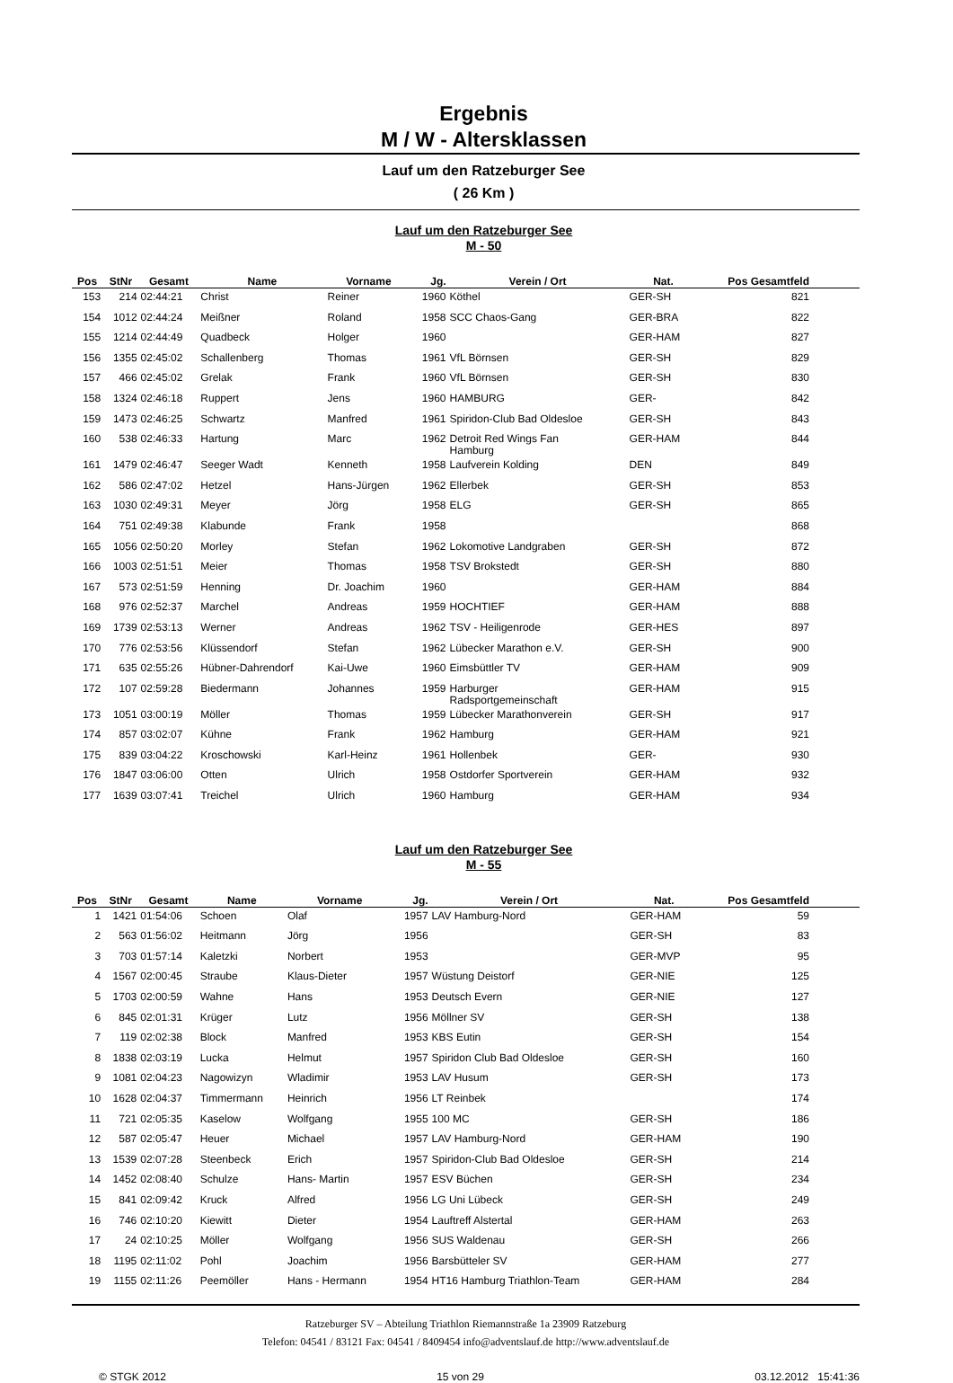Ergebnis
M / W - Altersklassen
Lauf um den Ratzeburger See
( 26 Km )
Lauf um den Ratzeburger See
M - 50
| Pos | StNr | Gesamt | Name | Vorname | Jg. | Verein / Ort | Nat. | Pos Gesamtfeld | |
| --- | --- | --- | --- | --- | --- | --- | --- | --- | --- |
| 153 | 214 | 02:44:21 | Christ | Reiner | 1960 | Köthel | GER-SH | 821 | |
| 154 | 1012 | 02:44:24 | Meißner | Roland | 1958 | SCC Chaos-Gang | GER-BRA | 822 | |
| 155 | 1214 | 02:44:49 | Quadbeck | Holger | 1960 | | GER-HAM | 827 | |
| 156 | 1355 | 02:45:02 | Schallenberg | Thomas | 1961 | VfL Börnsen | GER-SH | 829 | |
| 157 | 466 | 02:45:02 | Grelak | Frank | 1960 | VfL Börnsen | GER-SH | 830 | |
| 158 | 1324 | 02:46:18 | Ruppert | Jens | 1960 | HAMBURG | GER- | 842 | |
| 159 | 1473 | 02:46:25 | Schwartz | Manfred | 1961 | Spiridon-Club Bad Oldesloe | GER-SH | 843 | |
| 160 | 538 | 02:46:33 | Hartung | Marc | 1962 | Detroit Red Wings Fan Hamburg | GER-HAM | 844 | |
| 161 | 1479 | 02:46:47 | Seeger Wadt | Kenneth | 1958 | Laufverein Kolding | DEN | 849 | |
| 162 | 586 | 02:47:02 | Hetzel | Hans-Jürgen | 1962 | Ellerbek | GER-SH | 853 | |
| 163 | 1030 | 02:49:31 | Meyer | Jörg | 1958 | ELG | GER-SH | 865 | |
| 164 | 751 | 02:49:38 | Klabunde | Frank | 1958 | | | 868 | |
| 165 | 1056 | 02:50:20 | Morley | Stefan | 1962 | Lokomotive Landgraben | GER-SH | 872 | |
| 166 | 1003 | 02:51:51 | Meier | Thomas | 1958 | TSV Brokstedt | GER-SH | 880 | |
| 167 | 573 | 02:51:59 | Henning | Dr. Joachim | 1960 | | GER-HAM | 884 | |
| 168 | 976 | 02:52:37 | Marchel | Andreas | 1959 | HOCHTIEF | GER-HAM | 888 | |
| 169 | 1739 | 02:53:13 | Werner | Andreas | 1962 | TSV - Heiligenrode | GER-HES | 897 | |
| 170 | 776 | 02:53:56 | Klüssendorf | Stefan | 1962 | Lübecker Marathon e.V. | GER-SH | 900 | |
| 171 | 635 | 02:55:26 | Hübner-Dahrendorf | Kai-Uwe | 1960 | Eimsbüttler TV | GER-HAM | 909 | |
| 172 | 107 | 02:59:28 | Biedermann | Johannes | 1959 | Harburger Radsportgemeinschaft | GER-HAM | 915 | |
| 173 | 1051 | 03:00:19 | Möller | Thomas | 1959 | Lübecker Marathonverein | GER-SH | 917 | |
| 174 | 857 | 03:02:07 | Kühne | Frank | 1962 | Hamburg | GER-HAM | 921 | |
| 175 | 839 | 03:04:22 | Kroschowski | Karl-Heinz | 1961 | Hollenbek | GER- | 930 | |
| 176 | 1847 | 03:06:00 | Otten | Ulrich | 1958 | Ostdorfer Sportverein | GER-HAM | 932 | |
| 177 | 1639 | 03:07:41 | Treichel | Ulrich | 1960 | Hamburg | GER-HAM | 934 | |
Lauf um den Ratzeburger See
M - 55
| Pos | StNr | Gesamt | Name | Vorname | Jg. | Verein / Ort | Nat. | Pos Gesamtfeld | |
| --- | --- | --- | --- | --- | --- | --- | --- | --- | --- |
| 1 | 1421 | 01:54:06 | Schoen | Olaf | 1957 | LAV Hamburg-Nord | GER-HAM | 59 | |
| 2 | 563 | 01:56:02 | Heitmann | Jörg | 1956 | | GER-SH | 83 | |
| 3 | 703 | 01:57:14 | Kaletzki | Norbert | 1953 | | GER-MVP | 95 | |
| 4 | 1567 | 02:00:45 | Straube | Klaus-Dieter | 1957 | Wüstung Deistorf | GER-NIE | 125 | |
| 5 | 1703 | 02:00:59 | Wahne | Hans | 1953 | Deutsch Evern | GER-NIE | 127 | |
| 6 | 845 | 02:01:31 | Krüger | Lutz | 1956 | Möllner SV | GER-SH | 138 | |
| 7 | 119 | 02:02:38 | Block | Manfred | 1953 | KBS Eutin | GER-SH | 154 | |
| 8 | 1838 | 02:03:19 | Lucka | Helmut | 1957 | Spiridon Club Bad Oldesloe | GER-SH | 160 | |
| 9 | 1081 | 02:04:23 | Nagowizyn | Wladimir | 1953 | LAV Husum | GER-SH | 173 | |
| 10 | 1628 | 02:04:37 | Timmermann | Heinrich | 1956 | LT Reinbek | | 174 | |
| 11 | 721 | 02:05:35 | Kaselow | Wolfgang | 1955 | 100 MC | GER-SH | 186 | |
| 12 | 587 | 02:05:47 | Heuer | Michael | 1957 | LAV Hamburg-Nord | GER-HAM | 190 | |
| 13 | 1539 | 02:07:28 | Steenbeck | Erich | 1957 | Spiridon-Club Bad Oldesloe | GER-SH | 214 | |
| 14 | 1452 | 02:08:40 | Schulze | Hans- Martin | 1957 | ESV Büchen | GER-SH | 234 | |
| 15 | 841 | 02:09:42 | Kruck | Alfred | 1956 | LG Uni Lübeck | GER-SH | 249 | |
| 16 | 746 | 02:10:20 | Kiewitt | Dieter | 1954 | Lauftreff Alstertal | GER-HAM | 263 | |
| 17 | 24 | 02:10:25 | Möller | Wolfgang | 1956 | SUS Waldenau | GER-SH | 266 | |
| 18 | 1195 | 02:11:02 | Pohl | Joachim | 1956 | Barsbütteler SV | GER-HAM | 277 | |
| 19 | 1155 | 02:11:26 | Peemöller | Hans - Hermann | 1954 | HT16 Hamburg Triathlon-Team | GER-HAM | 284 | |
Ratzeburger SV – Abteilung Triathlon Riemannstraße 1a 23909 Ratzeburg
Telefon: 04541 / 83121 Fax: 04541 / 8409454 info@adventslauf.de http://www.adventslauf.de
© STGK 2012 15 von 29 03.12.2012 15:41:36